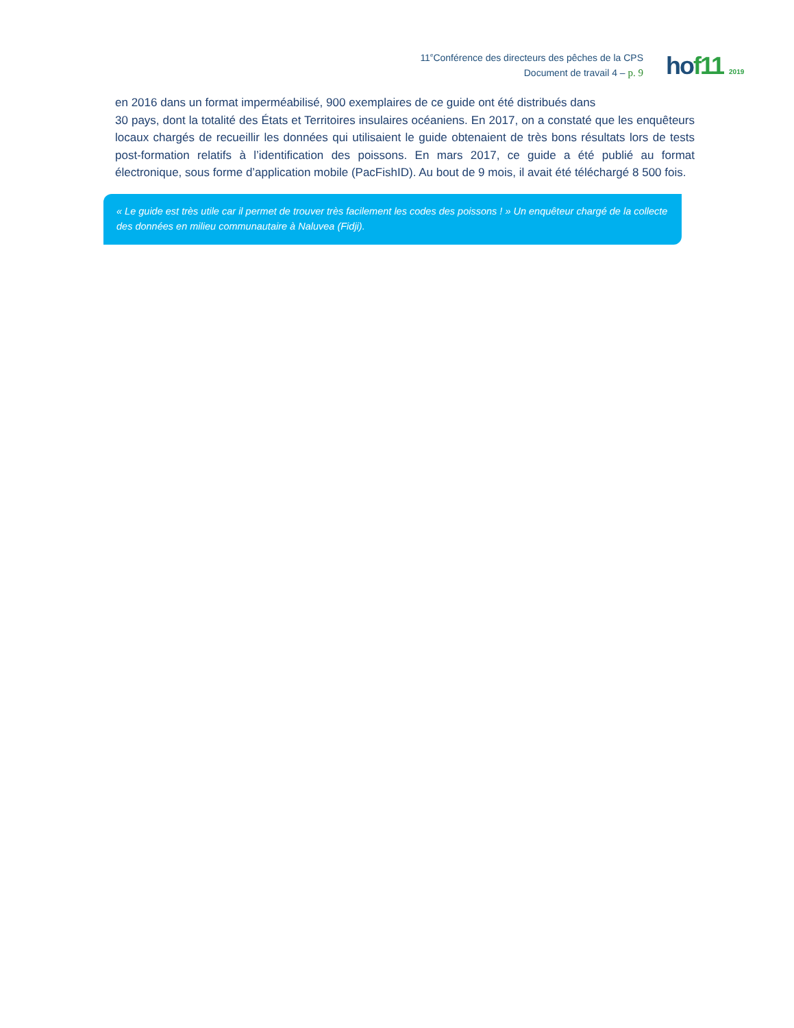11<sup>e</sup>Conférence des directeurs des pêches de la CPS
Document de travail 4 – p. 9
ho f11 2019
en 2016 dans un format imperméabilisé, 900 exemplaires de ce guide ont été distribués dans
30 pays, dont la totalité des États et Territoires insulaires océaniens. En 2017, on a constaté que les enquêteurs locaux chargés de recueillir les données qui utilisaient le guide obtenaient de très bons résultats lors de tests post-formation relatifs à l’identification des poissons. En mars 2017, ce guide a été publié au format électronique, sous forme d’application mobile (PacFishID). Au bout de 9 mois, il avait été téléchargé 8 500 fois.
« Le guide est très utile car il permet de trouver très facilement les codes des poissons ! » Un enquêteur chargé de la collecte des données en milieu communautaire à Naluvea (Fidji).